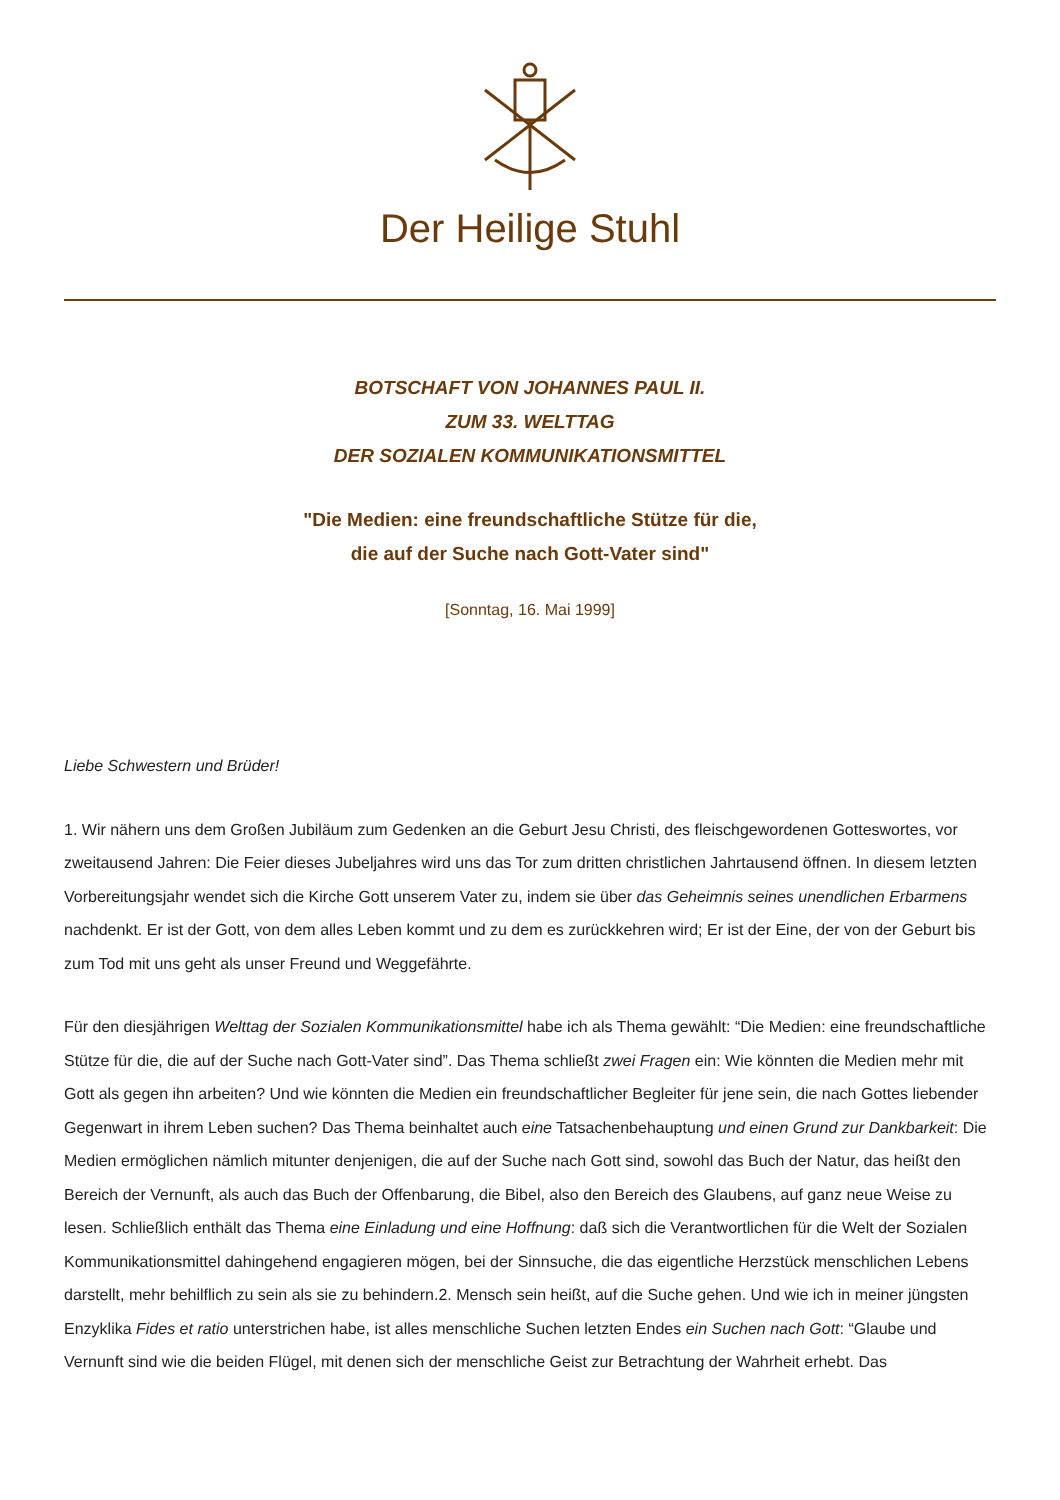Der Heilige Stuhl
BOTSCHAFT VON JOHANNES PAUL II.
ZUM 33. WELTTAG
DER SOZIALEN KOMMUNIKATIONSMITTEL
"Die Medien: eine freundschaftliche Stütze für die,
die auf der Suche nach Gott-Vater sind"
[Sonntag, 16. Mai 1999]
Liebe Schwestern und Brüder!
1. Wir nähern uns dem Großen Jubiläum zum Gedenken an die Geburt Jesu Christi, des fleischgewordenen Gotteswortes, vor zweitausend Jahren: Die Feier dieses Jubeljahres wird uns das Tor zum dritten christlichen Jahrtausend öffnen. In diesem letzten Vorbereitungsjahr wendet sich die Kirche Gott unserem Vater zu, indem sie über das Geheimnis seines unendlichen Erbarmens nachdenkt. Er ist der Gott, von dem alles Leben kommt und zu dem es zurückkehren wird; Er ist der Eine, der von der Geburt bis zum Tod mit uns geht als unser Freund und Weggefährte.
Für den diesjährigen Welttag der Sozialen Kommunikationsmittel habe ich als Thema gewählt: “Die Medien: eine freundschaftliche Stütze für die, die auf der Suche nach Gott-Vater sind”. Das Thema schließt zwei Fragen ein: Wie könnten die Medien mehr mit Gott als gegen ihn arbeiten? Und wie könnten die Medien ein freundschaftlicher Begleiter für jene sein, die nach Gottes liebender Gegenwart in ihrem Leben suchen? Das Thema beinhaltet auch eine Tatsachenbehauptung und einen Grund zur Dankbarkeit: Die Medien ermöglichen nämlich mitunter denjenigen, die auf der Suche nach Gott sind, sowohl das Buch der Natur, das heißt den Bereich der Vernunft, als auch das Buch der Offenbarung, die Bibel, also den Bereich des Glaubens, auf ganz neue Weise zu lesen. Schließlich enthält das Thema eine Einladung und eine Hoffnung: daß sich die Verantwortlichen für die Welt der Sozialen Kommunikationsmittel dahingehend engagieren mögen, bei der Sinnsuche, die das eigentliche Herzstück menschlichen Lebens darstellt, mehr behilflich zu sein als sie zu behindern.2. Mensch sein heißt, auf die Suche gehen. Und wie ich in meiner jüngsten Enzyklika Fides et ratio unterstrichen habe, ist alles menschliche Suchen letzten Endes ein Suchen nach Gott: “Glaube und Vernunft sind wie die beiden Flügel, mit denen sich der menschliche Geist zur Betrachtung der Wahrheit erhebt. Das